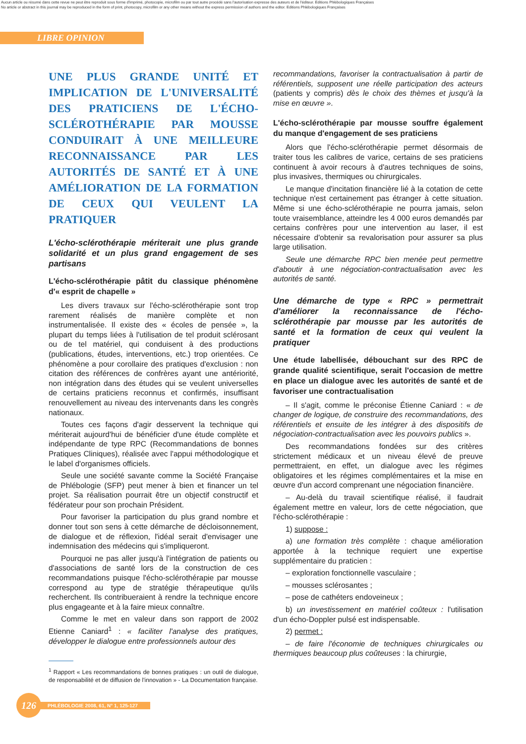Aucun article ou résumé dans cette revue ne peut être reproduit sous forme d'imprimé, photocopie, microfilm ou par tout autre procédé sans l'autorisation expresse des auteurs et de l'éditeur. Editions Phlébologiques Françaises
No article or abstract in this journal may be reproduced in the form of print, photocopy, microfilm or any other means without the express permission of authors and the editor. Editions Phlébologiques Françaises
LIBRE OPINION
UNE PLUS GRANDE UNITÉ ET IMPLICATION DE L'UNIVERSALITÉ DES PRATICIENS DE L'ÉCHO-SCLÉROTHÉRAPIE PAR MOUSSE CONDUIRAIT À UNE MEILLEURE RECONNAISSANCE PAR LES AUTORITÉS DE SANTÉ ET À UNE AMÉLIORATION DE LA FORMATION DE CEUX QUI VEULENT LA PRATIQUER
L'écho-sclérothérapie mériterait une plus grande solidarité et un plus grand engagement de ses partisans
L'écho-sclérothérapie pâtit du classique phénomène d'« esprit de chapelle »
Les divers travaux sur l'écho-sclérothérapie sont trop rarement réalisés de manière complète et non instrumentalisée. Il existe des « écoles de pensée », la plupart du temps liées à l'utilisation de tel produit sclérosant ou de tel matériel, qui conduisent à des productions (publications, études, interventions, etc.) trop orientées. Ce phénomène a pour corollaire des pratiques d'exclusion : non citation des références de confrères ayant une antériorité, non intégration dans des études qui se veulent universelles de certains praticiens reconnus et confirmés, insuffisant renouvellement au niveau des intervenants dans les congrès nationaux.
Toutes ces façons d'agir desservent la technique qui mériterait aujourd'hui de bénéficier d'une étude complète et indépendante de type RPC (Recommandations de bonnes Pratiques Cliniques), réalisée avec l'appui méthodologique et le label d'organismes officiels.
Seule une société savante comme la Société Française de Phlébologie (SFP) peut mener à bien et financer un tel projet. Sa réalisation pourrait être un objectif constructif et fédérateur pour son prochain Président.
Pour favoriser la participation du plus grand nombre et donner tout son sens à cette démarche de décloisonnement, de dialogue et de réflexion, l'idéal serait d'envisager une indemnisation des médecins qui s'impliqueront.
Pourquoi ne pas aller jusqu'à l'intégration de patients ou d'associations de santé lors de la construction de ces recommandations puisque l'écho-sclérothérapie par mousse correspond au type de stratégie thérapeutique qu'ils recherchent. Ils contribueraient à rendre la technique encore plus engageante et à la faire mieux connaître.
Comme le met en valeur dans son rapport de 2002 Etienne Caniard<sup>1</sup> : « faciliter l'analyse des pratiques, développer le dialogue entre professionnels autour des
<sup>1</sup> Rapport « Les recommandations de bonnes pratiques : un outil de dialogue, de responsabilité et de diffusion de l'innovation » - La Documentation française.
recommandations, favoriser la contractualisation à partir de référentiels, supposent une réelle participation des acteurs (patients y compris) dès le choix des thèmes et jusqu'à la mise en œuvre ».
L'écho-sclérothérapie par mousse souffre également du manque d'engagement de ses praticiens
Alors que l'écho-sclérothérapie permet désormais de traiter tous les calibres de varice, certains de ses praticiens continuent à avoir recours à d'autres techniques de soins, plus invasives, thermiques ou chirurgicales.
Le manque d'incitation financière lié à la cotation de cette technique n'est certainement pas étranger à cette situation. Même si une écho-sclérothérapie ne pourra jamais, selon toute vraisemblance, atteindre les 4 000 euros demandés par certains confrères pour une intervention au laser, il est nécessaire d'obtenir sa revalorisation pour assurer sa plus large utilisation.
Seule une démarche RPC bien menée peut permettre d'aboutir à une négociation-contractualisation avec les autorités de santé.
Une démarche de type « RPC » permettrait d'améliorer la reconnaissance de l'écho-sclérothérapie par mousse par les autorités de santé et la formation de ceux qui veulent la pratiquer
Une étude labellisée, débouchant sur des RPC de grande qualité scientifique, serait l'occasion de mettre en place un dialogue avec les autorités de santé et de favoriser une contractualisation
– Il s'agit, comme le préconise Étienne Caniard : « de changer de logique, de construire des recommandations, des référentiels et ensuite de les intégrer à des dispositifs de négociation-contractualisation avec les pouvoirs publics ».
Des recommandations fondées sur des critères strictement médicaux et un niveau élevé de preuve permettraient, en effet, un dialogue avec les régimes obligatoires et les régimes complémentaires et la mise en œuvre d'un accord comprenant une négociation financière.
– Au-delà du travail scientifique réalisé, il faudrait également mettre en valeur, lors de cette négociation, que l'écho-sclérothérapie :
1) suppose :
a) une formation très complète : chaque amélioration apportée à la technique requiert une expertise supplémentaire du praticien :
– exploration fonctionnelle vasculaire ;
– mousses sclérosantes ;
– pose de cathéters endoveineux ;
b) un investissement en matériel coûteux : l'utilisation d'un écho-Doppler pulsé est indispensable.
2) permet :
– de faire l'économie de techniques chirurgicales ou thermiques beaucoup plus coûteuses : la chirurgie,
126
PHLÉBOLOGIE 2008, 61, N° 1, 125-127